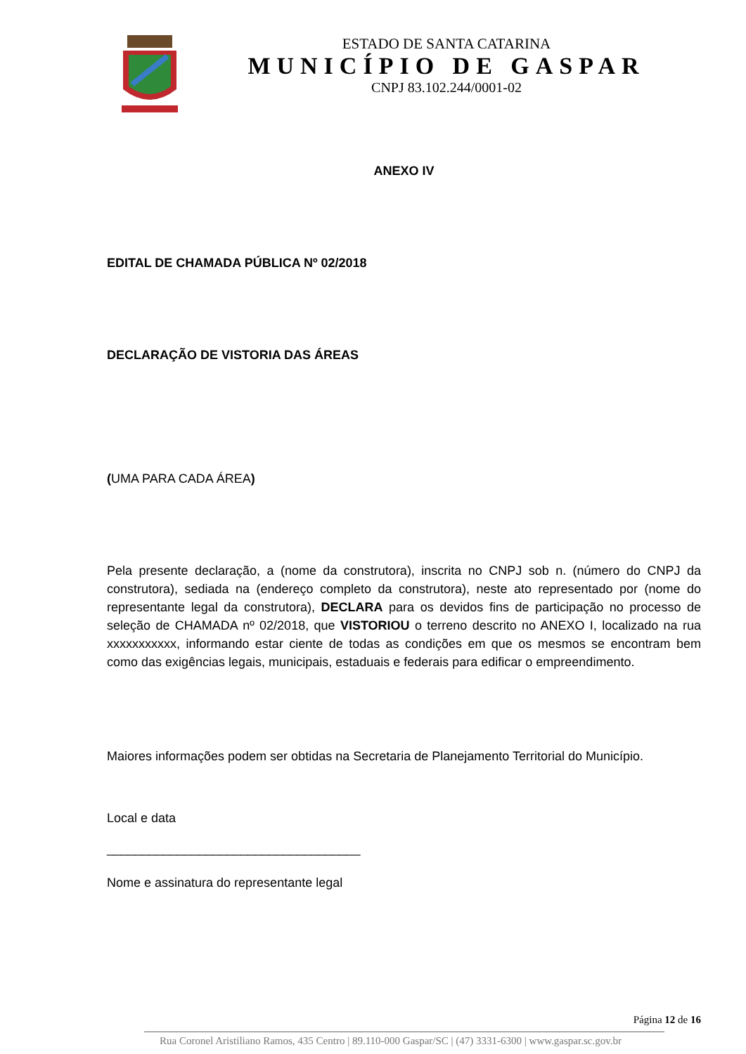ESTADO DE SANTA CATARINA
MUNICÍPIO DE GASPAR
CNPJ 83.102.244/0001-02
ANEXO IV
EDITAL DE CHAMADA PÚBLICA Nº 02/2018
DECLARAÇÃO DE VISTORIA DAS ÁREAS
(UMA PARA CADA ÁREA)
Pela presente declaração, a (nome da construtora), inscrita no CNPJ sob n. (número do CNPJ da construtora), sediada na (endereço completo da construtora), neste ato representado por (nome do representante legal da construtora), DECLARA para os devidos fins de participação no processo de seleção de CHAMADA nº 02/2018, que VISTORIOU o terreno descrito no ANEXO I, localizado na rua xxxxxxxxxxx, informando estar ciente de todas as condições em que os mesmos se encontram bem como das exigências legais, municipais, estaduais e federais para edificar o empreendimento.
Maiores informações podem ser obtidas na Secretaria de Planejamento Territorial do Município.
Local e data
____________________________________
Nome e assinatura do representante legal
Página 12 de 16
Rua Coronel Aristiliano Ramos, 435 Centro | 89.110-000 Gaspar/SC | (47) 3331-6300 | www.gaspar.sc.gov.br